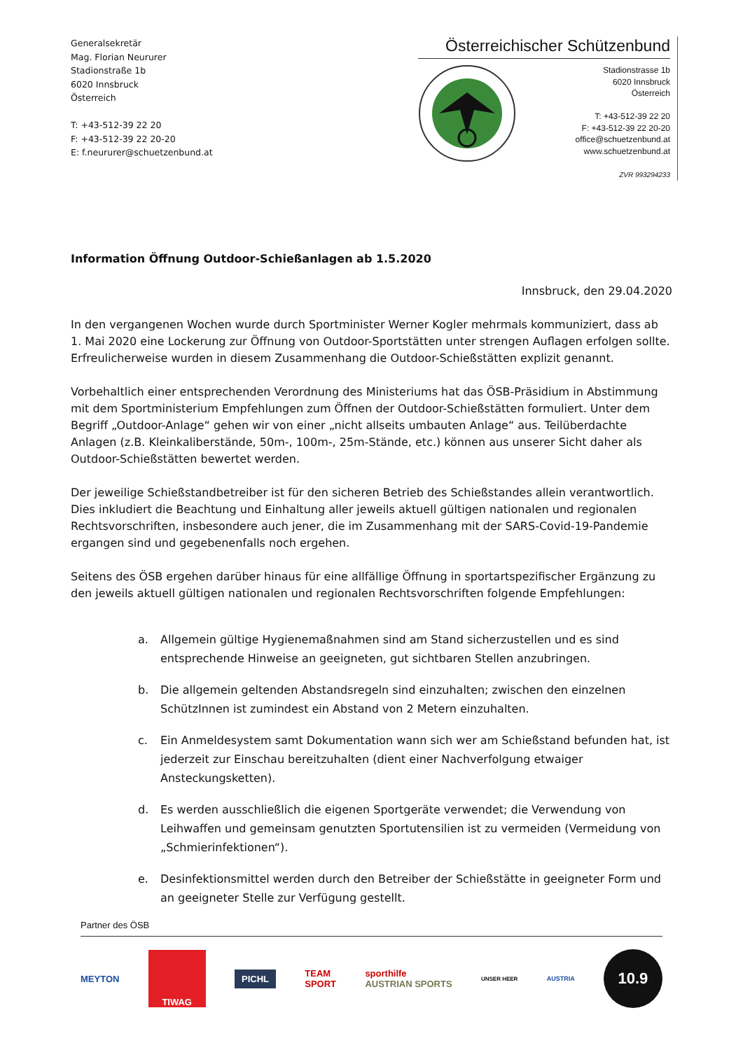Generalsekretär
Mag. Florian Neururer
Stadionstraße 1b
6020 Innsbruck
Österreich
T: +43-512-39 22 20
F: +43-512-39 22 20-20
E: f.neururer@schuetzenbund.at
Österreichischer Schützenbund
Stadionstrasse 1b
6020 Innsbruck
Österreich
T: +43-512-39 22 20
F: +43-512-39 22 20-20
office@schuetzenbund.at
www.schuetzenbund.at
ZVR 993294233
Information Öffnung Outdoor-Schießanlagen ab 1.5.2020
Innsbruck, den 29.04.2020
In den vergangenen Wochen wurde durch Sportminister Werner Kogler mehrmals kommuniziert, dass ab 1. Mai 2020 eine Lockerung zur Öffnung von Outdoor-Sportstätten unter strengen Auflagen erfolgen sollte. Erfreulicherweise wurden in diesem Zusammenhang die Outdoor-Schießstätten explizit genannt.
Vorbehaltlich einer entsprechenden Verordnung des Ministeriums hat das ÖSB-Präsidium in Abstimmung mit dem Sportministerium Empfehlungen zum Öffnen der Outdoor-Schießstätten formuliert. Unter dem Begriff „Outdoor-Anlage“ gehen wir von einer „nicht allseits umbauten Anlage“ aus. Teilüberdachte Anlagen (z.B. Kleinkaliberstände, 50m-, 100m-, 25m-Stände, etc.) können aus unserer Sicht daher als Outdoor-Schießstätten bewertet werden.
Der jeweilige Schießstandbetreiber ist für den sicheren Betrieb des Schießstandes allein verantwortlich. Dies inkludiert die Beachtung und Einhaltung aller jeweils aktuell gültigen nationalen und regionalen Rechtsvorschriften, insbesondere auch jener, die im Zusammenhang mit der SARS-Covid-19-Pandemie ergangen sind und gegebenenfalls noch ergehen.
Seitens des ÖSB ergehen darüber hinaus für eine allfällige Öffnung in sportartspezifischer Ergänzung zu den jeweils aktuell gültigen nationalen und regionalen Rechtsvorschriften folgende Empfehlungen:
a. Allgemein gültige Hygienemaßnahmen sind am Stand sicherzustellen und es sind entsprechende Hinweise an geeigneten, gut sichtbaren Stellen anzubringen.
b. Die allgemein geltenden Abstandsregeln sind einzuhalten; zwischen den einzelnen SchützInnen ist zumindest ein Abstand von 2 Metern einzuhalten.
c. Ein Anmeldesystem samt Dokumentation wann sich wer am Schießstand befunden hat, ist jederzeit zur Einschau bereitzuhalten (dient einer Nachverfolgung etwaiger Ansteckungsketten).
d. Es werden ausschließlich die eigenen Sportgeräte verwendet; die Verwendung von Leihwaffen und gemeinsam genutzten Sportutensilien ist zu vermeiden (Vermeidung von „Schmierinfektionen“).
e. Desinfektionsmittel werden durch den Betreiber der Schießstätte in geeigneter Form und an geeigneter Stelle zur Verfügung gestellt.
Partner des ÖSB
MEYTON
TIWAG
PICHL
TEAM
SPORT
sporthilfe
AUSTRIAN SPORTS
UNSER HEER AUSTRIA
10.9